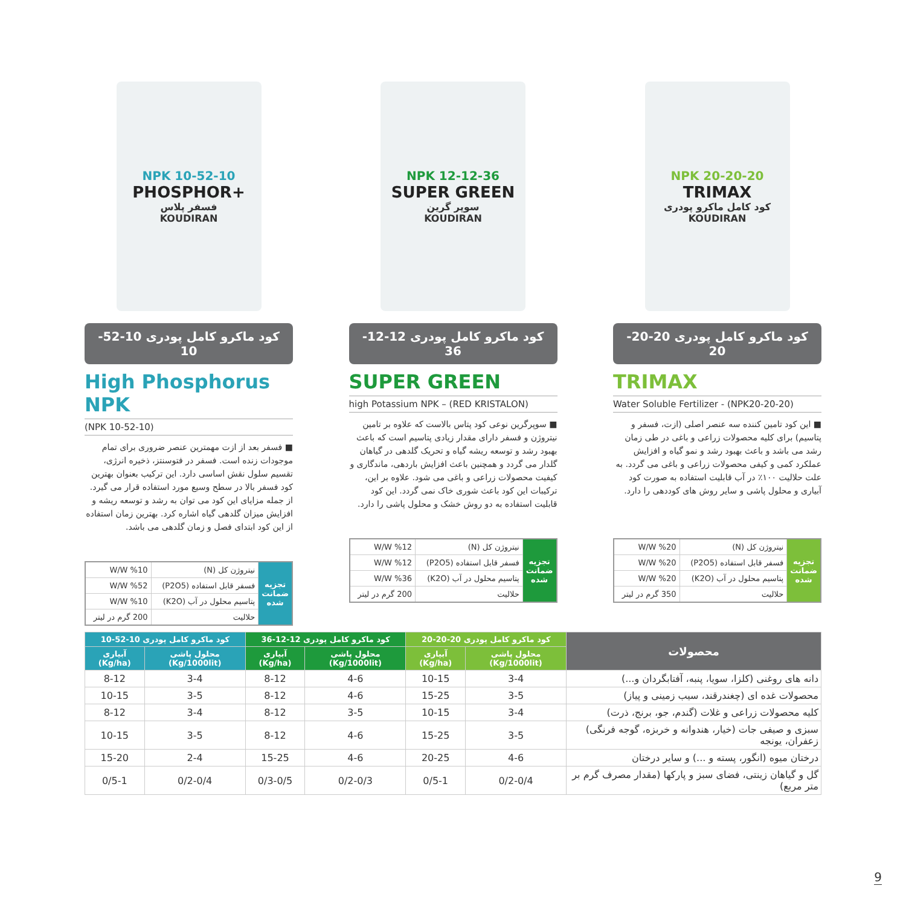NPK 10-52-10
PHOSPHOR+
فسفر پلاس
KOUDIRAN
کود ماکرو کامل پودری 10-52-10
High Phosphorus NPK
(NPK 10-52-10)
■ فسفر بعد از ازت مهمترین عنصر ضروری برای تمام موجودات زنده است. فسفر در فتوسنتز، ذخیره انرژی، تقسیم سلول نقش اساسی دارد. این ترکیب بعنوان بهترین کود فسفر بالا در سطح وسیع مورد استفاده قرار می گیرد. از جمله مزایای این کود می توان به رشد و توسعه ریشه و افزایش میزان گلدهی گیاه اشاره کرد. بهترین زمان استفاده از این کود ابتدای فصل و زمان گلدهی می باشد.
| تجزیه ضمانت شده | نیتروژن کل (N) | W/W %10 |
| | فسفر قابل استفاده (P2O5) | W/W %52 |
| | پتاسیم محلول در آب (K2O) | W/W %10 |
| | حلالیت | 200 گرم در لیتر |
NPK 12-12-36
SUPER GREEN
سوپر گرین
KOUDIRAN
کود ماکرو کامل پودری 12-12-36
SUPER GREEN
high Potassium NPK – (RED KRISTALON)
■ سوپرگرین نوعی کود پتاس بالاست که علاوه بر تامین نیتروژن و فسفر دارای مقدار زیادی پتاسیم است که باعث بهبود رشد و توسعه ریشه گیاه و تحریک گلدهی در گیاهان گلدار می گردد و همچنین باعث افزایش باردهی، ماندگاری و کیفیت محصولات زراعی و باغی می شود. علاوه بر این، ترکیبات این کود باعث شوری خاک نمی گردد. این کود قابلیت استفاده به دو روش خشک و محلول پاشی را دارد.
| تجزیه ضمانت شده | نیتروژن کل (N) | W/W %12 |
| | فسفر قابل استفاده (P2O5) | W/W %12 |
| | پتاسیم محلول در آب (K2O) | W/W %36 |
| | حلالیت | 200 گرم در لیتر |
NPK 20-20-20
TRIMAX
کود کامل ماکرو پودری
KOUDIRAN
کود ماکرو کامل پودری 20-20-20
TRIMAX
Water Soluble Fertilizer - (NPK20-20-20)
■ این کود تامین کننده سه عنصر اصلی (ازت، فسفر و پتاسیم) برای کلیه محصولات زراعی و باغی در طی زمان رشد می باشد و باعث بهبود رشد و نمو گیاه و افزایش عملکرد کمی و کیفی محصولات زراعی و باغی می گردد. به علت حلالیت ۱۰۰٪ در آب قابلیت استفاده به صورت کود آبیاری و محلول پاشی و سایر روش های کوددهی را دارد.
| تجزیه ضمانت شده | نیتروژن کل (N) | W/W %20 |
| | فسفر قابل استفاده (P2O5) | W/W %20 |
| | پتاسیم محلول در آب (K2O) | W/W %20 |
| | حلالیت | 350 گرم در لیتر |
| محصولات | کود ماکرو کامل پودری 20-20-20 | | کود ماکرو کامل پودری 12-12-36 | | کود ماکرو کامل پودری 10-52-10 | |
| --- | --- | --- | --- | --- | --- | --- |
| | محلول پاشی (Kg/1000lit) | آبیاری (Kg/ha) | محلول پاشی (Kg/1000lit) | آبیاری (Kg/ha) | محلول پاشی (Kg/1000lit) | آبیاری (Kg/ha) |
| دانه های روغنی (کلزا، سویا، پنبه، آفتابگردان و...) | 3-4 | 10-15 | 4-6 | 8-12 | 3-4 | 8-12 |
| محصولات غده ای (چغندرقند، سیب زمینی و پیاز) | 3-5 | 15-25 | 4-6 | 8-12 | 3-5 | 10-15 |
| کلیه محصولات زراعی و غلات (گندم، جو، برنج، ذرت) | 3-4 | 10-15 | 3-5 | 8-12 | 3-4 | 8-12 |
| سبزی و صیفی جات (خیار، هندوانه و خربزه، گوجه فرنگی) زعفران، یونجه | 3-5 | 15-25 | 4-6 | 8-12 | 3-5 | 10-15 |
| درختان میوه (انگور، پسته و ...) و سایر درختان | 4-6 | 20-25 | 4-6 | 15-25 | 2-4 | 15-20 |
| گل و گیاهان زینتی، فضای سبز و پارکها (مقدار مصرف گرم بر متر مربع) | 0/2-0/4 | 0/5-1 | 0/2-0/3 | 0/3-0/5 | 0/2-0/4 | 0/5-1 |
9